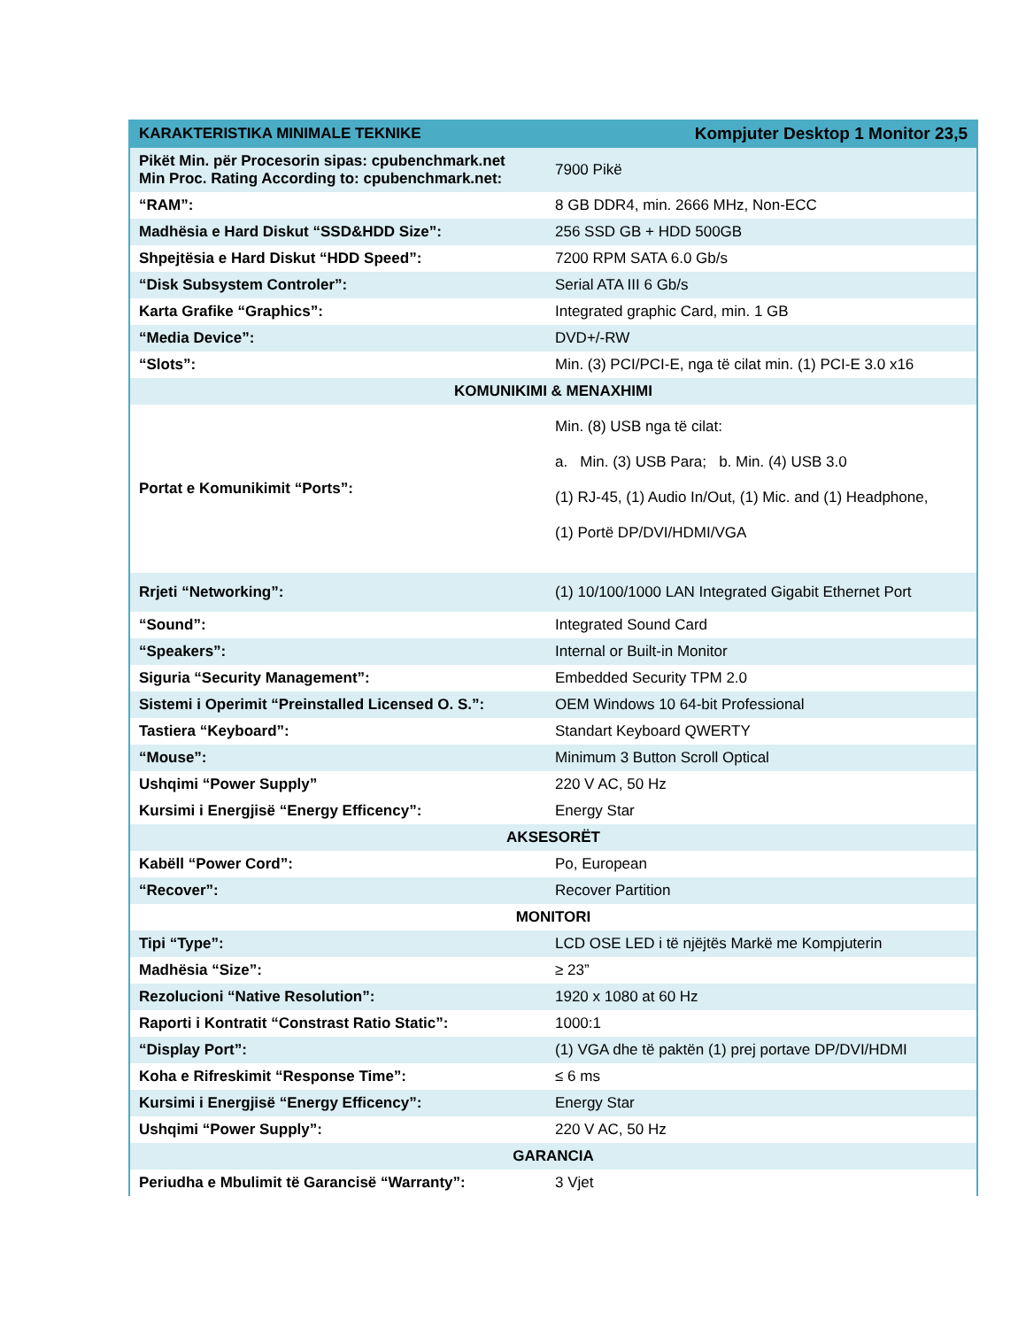| KARAKTERISTIKA MINIMALE TEKNIKE | Kompjuter Desktop 1 Monitor 23,5 |
| --- | --- |
| Pikët Min. për Procesorin sipas: cpubenchmark.net Min Proc. Rating According to: cpubenchmark.net: | 7900 Pikë |
| “RAM”: | 8 GB DDR4, min. 2666 MHz, Non-ECC |
| Madhësia e Hard Diskut “SSD&HDD Size”: | 256 SSD GB + HDD 500GB |
| Shpejtësia e Hard Diskut “HDD Speed”: | 7200 RPM SATA 6.0 Gb/s |
| “Disk Subsystem Controler”: | Serial ATA III 6 Gb/s |
| Karta Grafike “Graphics”: | Integrated graphic Card, min. 1 GB |
| “Media Device”: | DVD+/-RW |
| “Slots”: | Min. (3) PCI/PCI-E, nga të cilat min. (1) PCI-E 3.0 x16 |
| KOMUNIKIMI & MENAXHIMI | |
| Portat e Komunikimit “Ports”: | Min. (8) USB nga të cilat: a. Min. (3) USB Para; b. Min. (4) USB 3.0 (1) RJ-45, (1) Audio In/Out, (1) Mic. and (1) Headphone, (1) Portë DP/DVI/HDMI/VGA |
| Rrjeti “Networking”: | (1) 10/100/1000 LAN Integrated Gigabit Ethernet Port |
| “Sound”: | Integrated Sound Card |
| “Speakers”: | Internal or Built-in Monitor |
| Siguria “Security Management”: | Embedded Security TPM 2.0 |
| Sistemi i Operimit “Preinstalled Licensed O. S.”: | OEM Windows 10 64-bit Professional |
| Tastiera “Keyboard”: | Standart Keyboard QWERTY |
| “Mouse”: | Minimum 3 Button Scroll Optical |
| Ushqimi “Power Supply” | 220 V AC, 50 Hz |
| Kursimi i Energjisë “Energy Efficency”: | Energy Star |
| AKSESORËT | |
| Kabëll “Power Cord”: | Po, European |
| “Recover”: | Recover Partition |
| MONITORI | |
| Tipi “Type”: | LCD OSE LED i të njëjtës Markë me Kompjuterin |
| Madhësia “Size”: | ≥ 23” |
| Rezolucioni “Native Resolution”: | 1920 x 1080 at 60 Hz |
| Raporti i Kontratit “Constrast Ratio Static”: | 1000:1 |
| “Display Port”: | (1) VGA dhe të paktën (1) prej portave DP/DVI/HDMI |
| Koha e Rifreskimit “Response Time”: | ≤ 6 ms |
| Kursimi i Energjisë “Energy Efficency”: | Energy Star |
| Ushqimi “Power Supply”: | 220 V AC, 50 Hz |
| GARANCIA | |
| Periudha e Mbulimit të Garancisë “Warranty”: | 3 Vjet |